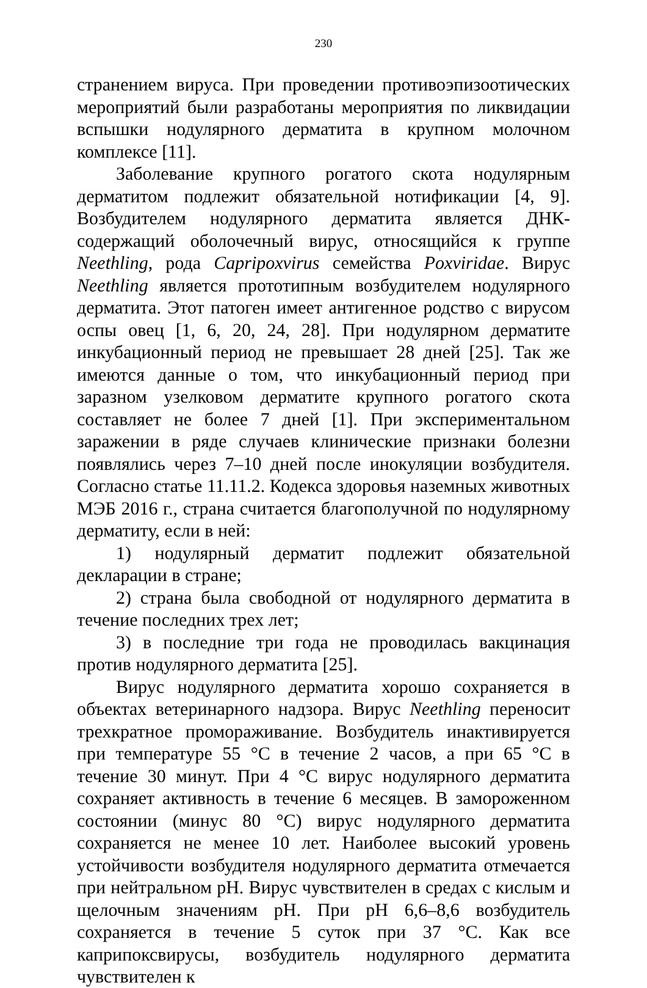230
странением вируса. При проведении противоэпизоотических мероприятий были разработаны мероприятия по ликвидации вспышки нодулярного дерматита в крупном молочном комплексе [11].
Заболевание крупного рогатого скота нодулярным дерматитом подлежит обязательной нотификации [4, 9]. Возбудителем нодулярного дерматита является ДНК-содержащий оболочечный вирус, относящийся к группе Neethling, рода Capripoxvirus семейства Poxviridae. Вирус Neethling является прототипным возбудителем нодулярного дерматита. Этот патоген имеет антигенное родство с вирусом оспы овец [1, 6, 20, 24, 28]. При нодулярном дерматите инкубационный период не превышает 28 дней [25]. Так же имеются данные о том, что инкубационный период при заразном узелковом дерматите крупного рогатого скота составляет не более 7 дней [1]. При экспериментальном заражении в ряде случаев клинические признаки болезни появлялись через 7–10 дней после инокуляции возбудителя. Согласно статье 11.11.2. Кодекса здоровья наземных животных МЭБ 2016 г., страна считается благополучной по нодулярному дерматиту, если в ней:
1) нодулярный дерматит подлежит обязательной декларации в стране;
2) страна была свободной от нодулярного дерматита в течение последних трех лет;
3) в последние три года не проводилась вакцинация против нодулярного дерматита [25].
Вирус нодулярного дерматита хорошо сохраняется в объектах ветеринарного надзора. Вирус Neethling переносит трехкратное промораживание. Возбудитель инактивируется при температуре 55 °С в течение 2 часов, а при 65 °С в течение 30 минут. При 4 °С вирус нодулярного дерматита сохраняет активность в течение 6 месяцев. В замороженном состоянии (минус 80 °С) вирус нодулярного дерматита сохраняется не менее 10 лет. Наиболее высокий уровень устойчивости возбудителя нодулярного дерматита отмечается при нейтральном рН. Вирус чувствителен в средах с кислым и щелочным значениям рН. При рН 6,6–8,6 возбудитель сохраняется в течение 5 суток при 37 °С. Как все каприпоксвирусы, возбудитель нодулярного дерматита чувствителен к